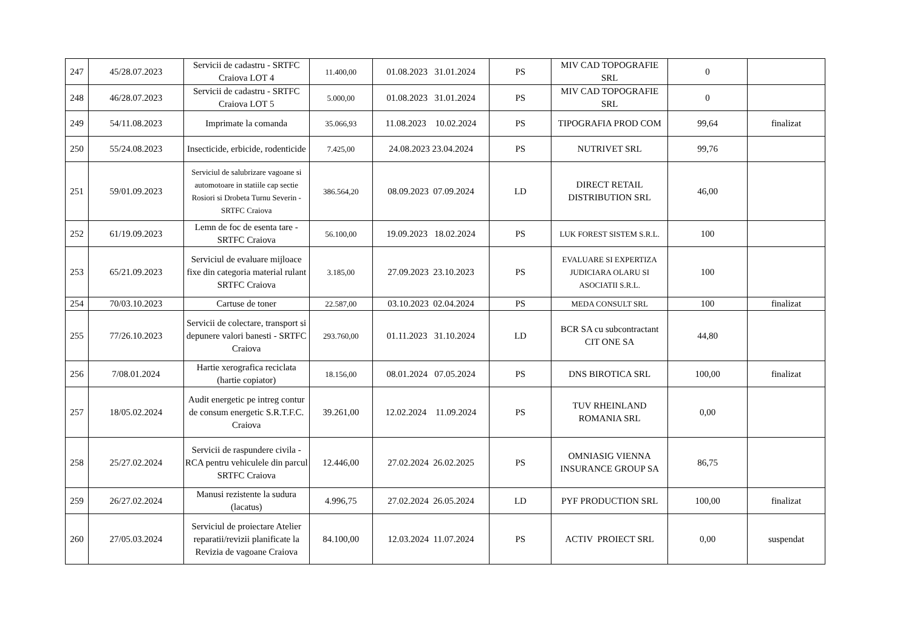| 247 | 45/28.07.2023 | Servicii de cadastru - SRTFC Craiova LOT 4 | 11.400,00 | 01.08.2023 31.01.2024 | PS | MIV CAD TOPOGRAFIE SRL | 0 | |
| 248 | 46/28.07.2023 | Servicii de cadastru - SRTFC Craiova LOT 5 | 5.000,00 | 01.08.2023 31.01.2024 | PS | MIV CAD TOPOGRAFIE SRL | 0 | |
| 249 | 54/11.08.2023 | Imprimate la comanda | 35.066,93 | 11.08.2023 10.02.2024 | PS | TIPOGRAFIA PROD COM | 99,64 | finalizat |
| 250 | 55/24.08.2023 | Insecticide, erbicide, rodenticide | 7.425,00 | 24.08.2023 23.04.2024 | PS | NUTRIVET SRL | 99,76 | |
| 251 | 59/01.09.2023 | Serviciul de salubrizare vagoane si automotoare in statiile cap sectie Rosiori si Drobeta Turnu Severin - SRTFC Craiova | 386.564,20 | 08.09.2023 07.09.2024 | LD | DIRECT RETAIL DISTRIBUTION SRL | 46,00 | |
| 252 | 61/19.09.2023 | Lemn de foc de esenta tare - SRTFC Craiova | 56.100,00 | 19.09.2023 18.02.2024 | PS | LUK FOREST SISTEM S.R.L. | 100 | |
| 253 | 65/21.09.2023 | Serviciul de evaluare mijloace fixe din categoria material rulant SRTFC Craiova | 3.185,00 | 27.09.2023 23.10.2023 | PS | EVALUARE SI EXPERTIZA JUDICIARA OLARU SI ASOCIATII S.R.L. | 100 | |
| 254 | 70/03.10.2023 | Cartuse de toner | 22.587,00 | 03.10.2023 02.04.2024 | PS | MEDA CONSULT SRL | 100 | finalizat |
| 255 | 77/26.10.2023 | Servicii de colectare, transport si depunere valori banesti - SRTFC Craiova | 293.760,00 | 01.11.2023 31.10.2024 | LD | BCR SA cu subcontractant CIT ONE SA | 44,80 | |
| 256 | 7/08.01.2024 | Hartie xerografica reciclata (hartie copiator) | 18.156,00 | 08.01.2024 07.05.2024 | PS | DNS BIROTICA SRL | 100,00 | finalizat |
| 257 | 18/05.02.2024 | Audit energetic pe intreg contur de consum energetic S.R.T.F.C. Craiova | 39.261,00 | 12.02.2024 11.09.2024 | PS | TUV RHEINLAND ROMANIA SRL | 0,00 | |
| 258 | 25/27.02.2024 | Servicii de raspundere civila - RCA pentru vehiculele din parcul SRTFC Craiova | 12.446,00 | 27.02.2024 26.02.2025 | PS | OMNIASIG VIENNA INSURANCE GROUP SA | 86,75 | |
| 259 | 26/27.02.2024 | Manusi rezistente la sudura (lacatus) | 4.996,75 | 27.02.2024 26.05.2024 | LD | PYF PRODUCTION SRL | 100,00 | finalizat |
| 260 | 27/05.03.2024 | Serviciul de proiectare Atelier reparatii/revizii planificate la Revizia de vagoane Craiova | 84.100,00 | 12.03.2024 11.07.2024 | PS | ACTIV PROIECT SRL | 0,00 | suspendat |